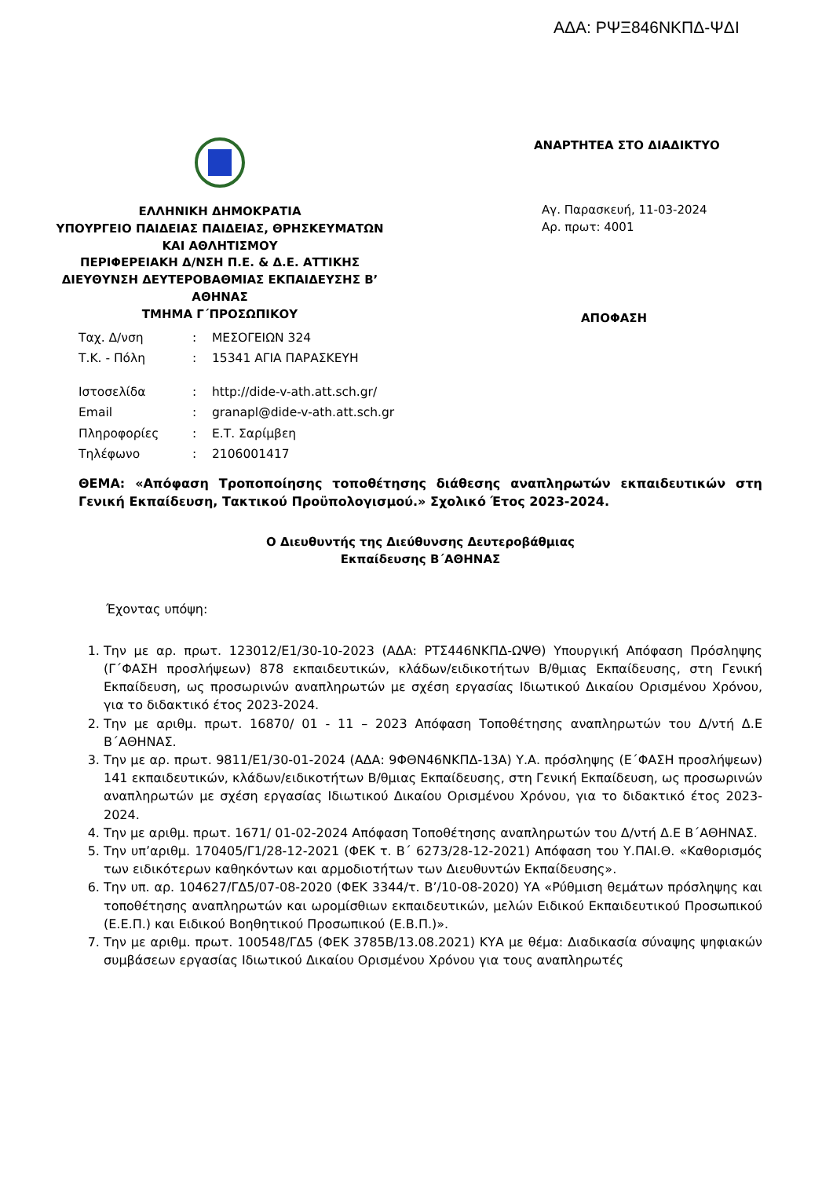ΑΔΑ: ΡΨΞ846ΝΚΠΔ-ΨΔΙ
ΕΛΛΗΝΙΚΗ ΔΗΜΟΚΡΑΤΙΑ
ΥΠΟΥΡΓΕΙΟ ΠΑΙΔΕΙΑΣ ΠΑΙΔΕΙΑΣ, ΘΡΗΣΚΕΥΜΑΤΩΝ
ΚΑΙ ΑΘΛΗΤΙΣΜΟΥ
ΠΕΡΙΦΕΡΕΙΑΚΗ Δ/ΝΣΗ Π.Ε. & Δ.Ε. ΑΤΤΙΚΗΣ
ΔΙΕΥΘΥΝΣΗ ΔΕΥΤΕΡΟΒΑΘΜΙΑΣ ΕΚΠΑΙΔΕΥΣΗΣ Β’
ΑΘΗΝΑΣ
ΤΜΗΜΑ Γ΄ΠΡΟΣΩΠΙΚΟΥ
ΑΝΑΡΤΗΤΕΑ ΣΤΟ ΔΙΑΔΙΚΤΥΟ
Αγ. Παρασκευή, 11-03-2024
Αρ. πρωτ: 4001
ΑΠΟΦΑΣΗ
| Ταχ. Δ/νση | : | ΜΕΣΟΓΕΙΩΝ 324 |
| Τ.Κ. - Πόλη | : | 15341 ΑΓΙΑ ΠΑΡΑΣΚΕΥΗ |
| Ιστοσελίδα | : | http://dide-v-ath.att.sch.gr/ |
| Email | : | granapl@dide-v-ath.att.sch.gr |
| Πληροφορίες | : | Ε.Τ. Σαρίμβεη |
| Τηλέφωνο | : | 2106001417 |
ΘΕΜΑ: «Απόφαση Τροποποίησης τοποθέτησης διάθεσης αναπληρωτών εκπαιδευτικών στη Γενική Εκπαίδευση, Τακτικού Προϋπολογισμού.» Σχολικό Έτος 2023-2024.
Ο Διευθυντής της Διεύθυνσης Δευτεροβάθμιας
Εκπαίδευσης Β΄ΑΘΗΝΑΣ
Έχοντας υπόψη:
1. Την με αρ. πρωτ. 123012/Ε1/30-10-2023 (ΑΔΑ: ΡΤΣ446ΝΚΠΔ-ΩΨΘ) Υπουργική Απόφαση Πρόσληψης (Γ΄ΦΑΣΗ προσλήψεων) 878 εκπαιδευτικών, κλάδων/ειδικοτήτων Β/θμιας Εκπαίδευσης, στη Γενική Εκπαίδευση, ως προσωρινών αναπληρωτών με σχέση εργασίας Ιδιωτικού Δικαίου Ορισμένου Χρόνου, για το διδακτικό έτος 2023-2024.
2. Την με αριθμ. πρωτ. 16870/ 01 - 11 – 2023 Απόφαση Τοποθέτησης αναπληρωτών του Δ/ντή Δ.Ε Β΄ΑΘΗΝΑΣ.
3. Την με αρ. πρωτ. 9811/Ε1/30-01-2024 (ΑΔΑ: 9ΦΘΝ46ΝΚΠΔ-13Α) Υ.Α. πρόσληψης (Ε΄ΦΑΣΗ προσλήψεων) 141 εκπαιδευτικών, κλάδων/ειδικοτήτων Β/θμιας Εκπαίδευσης, στη Γενική Εκπαίδευση, ως προσωρινών αναπληρωτών με σχέση εργασίας Ιδιωτικού Δικαίου Ορισμένου Χρόνου, για το διδακτικό έτος 2023-2024.
4. Την με αριθμ. πρωτ. 1671/ 01-02-2024 Απόφαση Τοποθέτησης αναπληρωτών του Δ/ντή Δ.Ε Β΄ΑΘΗΝΑΣ.
5. Την υπ’αριθμ. 170405/Γ1/28-12-2021 (ΦΕΚ τ. Β΄ 6273/28-12-2021) Απόφαση του Υ.ΠΑΙ.Θ. «Καθορισμός των ειδικότερων καθηκόντων και αρμοδιοτήτων των Διευθυντών Εκπαίδευσης».
6. Την υπ. αρ. 104627/ΓΔ5/07-08-2020 (ΦΕΚ 3344/τ. Β’/10-08-2020) ΥΑ «Ρύθμιση θεμάτων πρόσληψης και τοποθέτησης αναπληρωτών και ωρομίσθιων εκπαιδευτικών, μελών Ειδικού Εκπαιδευτικού Προσωπικού (Ε.Ε.Π.) και Ειδικού Βοηθητικού Προσωπικού (Ε.Β.Π.)».
7. Την με αριθμ. πρωτ. 100548/ΓΔ5 (ΦΕΚ 3785Β/13.08.2021) ΚΥΑ με θέμα: Διαδικασία σύναψης ψηφιακών συμβάσεων εργασίας Ιδιωτικού Δικαίου Ορισμένου Χρόνου για τους αναπληρωτές